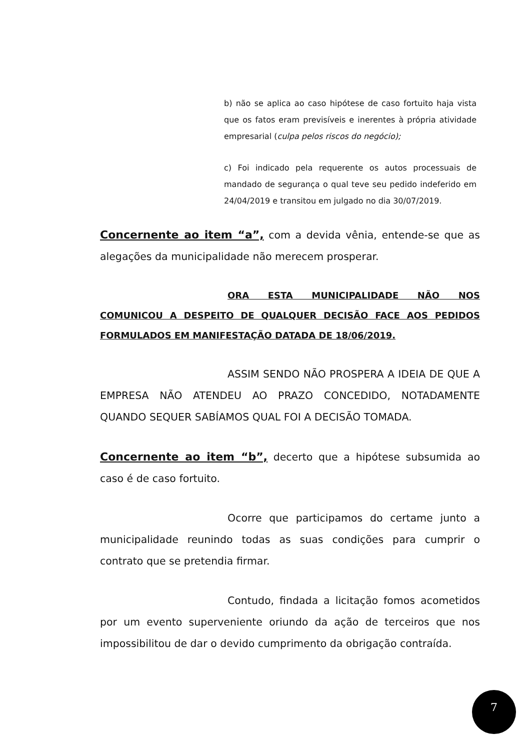b) não se aplica ao caso hipótese de caso fortuito haja vista que os fatos eram previsíveis e inerentes à própria atividade empresarial (culpa pelos riscos do negócio);
c) Foi indicado pela requerente os autos processuais de mandado de segurança o qual teve seu pedido indeferido em 24/04/2019 e transitou em julgado no dia 30/07/2019.
Concernente ao item “a”, com a devida vênia, entende-se que as alegações da municipalidade não merecem prosperar.
ORA ESTA MUNICIPALIDADE NÃO NOS COMUNICOU A DESPEITO DE QUALQUER DECISÃO FACE AOS PEDIDOS FORMULADOS EM MANIFESTAÇÃO DATADA DE 18/06/2019.
ASSIM SENDO NÃO PROSPERA A IDEIA DE QUE A EMPRESA NÃO ATENDEU AO PRAZO CONCEDIDO, NOTADAMENTE QUANDO SEQUER SABÍAMOS QUAL FOI A DECISÃO TOMADA.
Concernente ao item “b”, decerto que a hipótese subsumida ao caso é de caso fortuito.
Ocorre que participamos do certame junto a municipalidade reunindo todas as suas condições para cumprir o contrato que se pretendia firmar.
Contudo, findada a licitação fomos acometidos por um evento superveniente oriundo da ação de terceiros que nos impossibilitou de dar o devido cumprimento da obrigação contraída.
7